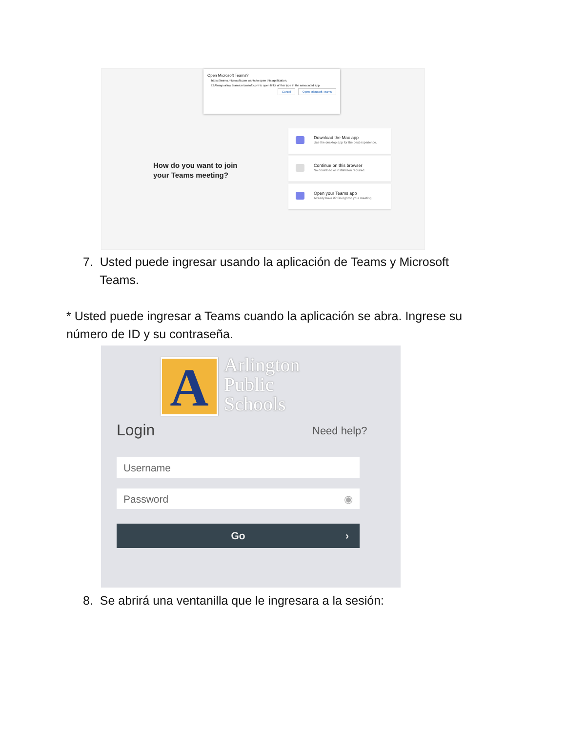Open Microsoft Teams?
https://teams.microsoft.com wants to open this application.
☐ Always allow teams.microsoft.com to open links of this type in the associated app
Cancel Open Microsoft Teams
How do you want to join
your Teams meeting?
Download the Mac app
Use the desktop app for the best experience.
Continue on this browser
No download or installation required.
Open your Teams app
Already have it? Go right to your meeting.
7. Usted puede ingresar usando la aplicación de Teams y Microsoft
Teams.
* Usted puede ingresar a Teams cuando la aplicación se abra. Ingrese su número de ID y su contraseña.
A
Arlington
Public
Schools
Login Need help?
Username
Password ◉
Go ›
8. Se abrirá una ventanilla que le ingresara a la sesión: